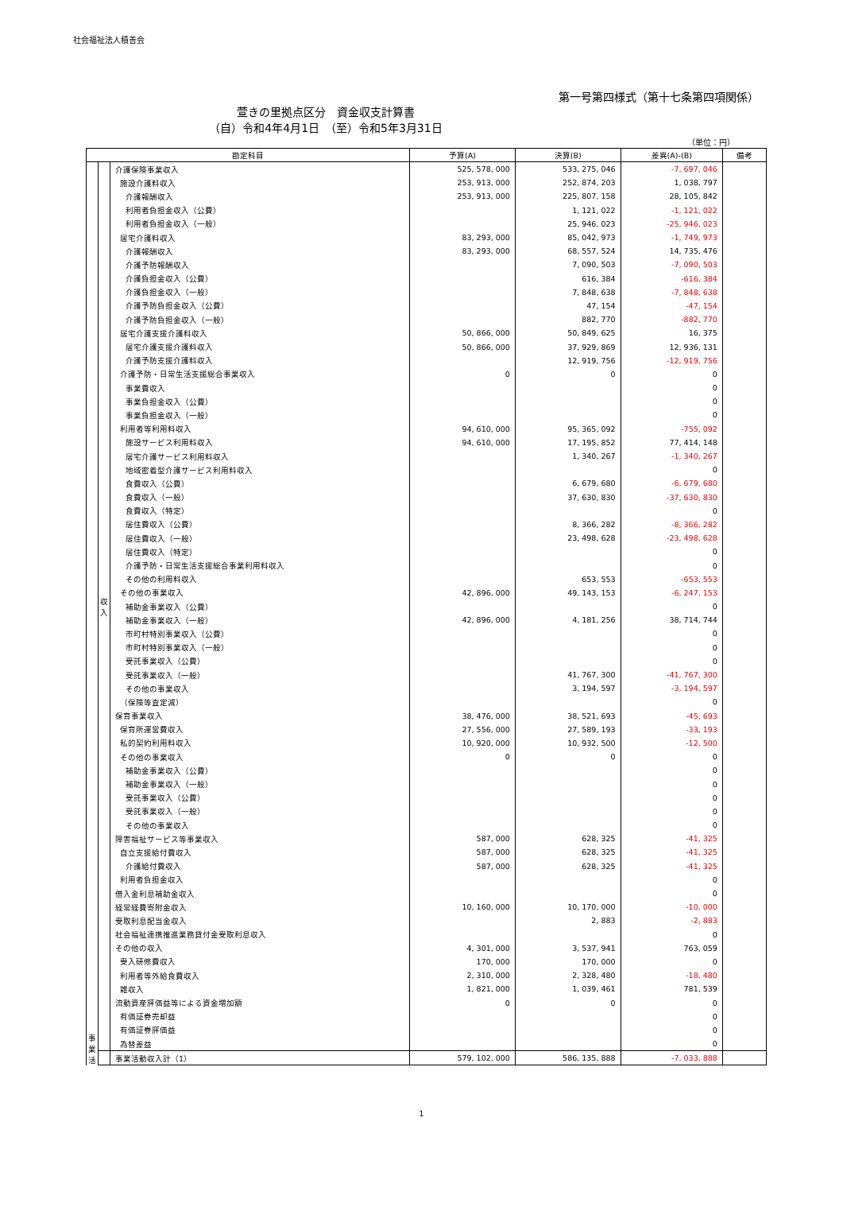社会福祉法人積善会
第一号第四様式（第十七条第四項関係）
萱きの里拠点区分　資金収支計算書
（自）令和4年4月1日　（至）令和5年3月31日
（単位：円）
| 勘定科目 | | | 予算(A) | 決算(B) | 差異(A)-(B) | 備考 |
| --- | --- | --- | --- | --- | --- | --- |
| 事 業 活 | 収 入 | 介護保険事業収入 | 525, 578, 000 | 533, 275, 046 | -7, 697, 046 | |
| | | 施設介護料収入 | 253, 913, 000 | 252, 874, 203 | 1, 038, 797 | |
| | | 介護報酬収入 | 253, 913, 000 | 225, 807, 158 | 28, 105, 842 | |
| | | 利用者負担金収入（公費） | | 1, 121, 022 | -1, 121, 022 | |
| | | 利用者負担金収入（一般） | | 25, 946, 023 | -25, 946, 023 | |
| | | 居宅介護料収入 | 83, 293, 000 | 85, 042, 973 | -1, 749, 973 | |
| | | 介護報酬収入 | 83, 293, 000 | 68, 557, 524 | 14, 735, 476 | |
| | | 介護予防報酬収入 | | 7, 090, 503 | -7, 090, 503 | |
| | | 介護負担金収入（公費） | | 616, 384 | -616, 384 | |
| | | 介護負担金収入（一般） | | 7, 848, 638 | -7, 848, 638 | |
| | | 介護予防負担金収入（公費） | | 47, 154 | -47, 154 | |
| | | 介護予防負担金収入（一般） | | 882, 770 | -882, 770 | |
| | | 居宅介護支援介護料収入 | 50, 866, 000 | 50, 849, 625 | 16, 375 | |
| | | 居宅介護支援介護料収入 | 50, 866, 000 | 37, 929, 869 | 12, 936, 131 | |
| | | 介護予防支援介護料収入 | | 12, 919, 756 | -12, 919, 756 | |
| | | 介護予防・日常生活支援総合事業収入 | 0 | 0 | 0 | |
| | | 事業費収入 | | | 0 | |
| | | 事業負担金収入（公費） | | | 0 | |
| | | 事業負担金収入（一般） | | | 0 | |
| | | 利用者等利用料収入 | 94, 610, 000 | 95, 365, 092 | -755, 092 | |
| | | 施設サービス利用料収入 | 94, 610, 000 | 17, 195, 852 | 77, 414, 148 | |
| | | 居宅介護サービス利用料収入 | | 1, 340, 267 | -1, 340, 267 | |
| | | 地域密着型介護サービス利用料収入 | | | 0 | |
| | | 食費収入（公費） | | 6, 679, 680 | -6, 679, 680 | |
| | | 食費収入（一般） | | 37, 630, 830 | -37, 630, 830 | |
| | | 食費収入（特定） | | | 0 | |
| | | 居住費収入（公費） | | 8, 366, 282 | -8, 366, 282 | |
| | | 居住費収入（一般） | | 23, 498, 628 | -23, 498, 628 | |
| | | 居住費収入（特定） | | | 0 | |
| | | 介護予防・日常生活支援総合事業利用料収入 | | | 0 | |
| | | その他の利用料収入 | | 653, 553 | -653, 553 | |
| | | その他の事業収入 | 42, 896, 000 | 49, 143, 153 | -6, 247, 153 | |
| | | 補助金事業収入（公費） | | | 0 | |
| | | 補助金事業収入（一般） | 42, 896, 000 | 4, 181, 256 | 38, 714, 744 | |
| | | 市町村特別事業収入（公費） | | | 0 | |
| | | 市町村特別事業収入（一般） | | | 0 | |
| | | 受託事業収入（公費） | | | 0 | |
| | | 受託事業収入（一般） | | 41, 767, 300 | -41, 767, 300 | |
| | | その他の事業収入 | | 3, 194, 597 | -3, 194, 597 | |
| | | （保険等査定減） | | | 0 | |
| | | 保育事業収入 | 38, 476, 000 | 38, 521, 693 | -45, 693 | |
| | | 保育所運営費収入 | 27, 556, 000 | 27, 589, 193 | -33, 193 | |
| | | 私的契約利用料収入 | 10, 920, 000 | 10, 932, 500 | -12, 500 | |
| | | その他の事業収入 | 0 | 0 | 0 | |
| | | 補助金事業収入（公費） | | | 0 | |
| | | 補助金事業収入（一般） | | | 0 | |
| | | 受託事業収入（公費） | | | 0 | |
| | | 受託事業収入（一般） | | | 0 | |
| | | その他の事業収入 | | | 0 | |
| | | 障害福祉サービス等事業収入 | 587, 000 | 628, 325 | -41, 325 | |
| | | 自立支援給付費収入 | 587, 000 | 628, 325 | -41, 325 | |
| | | 介護給付費収入 | 587, 000 | 628, 325 | -41, 325 | |
| | | 利用者負担金収入 | | | 0 | |
| | | 借入金利息補助金収入 | | | 0 | |
| | | 経常経費寄附金収入 | 10, 160, 000 | 10, 170, 000 | -10, 000 | |
| | | 受取利息配当金収入 | | 2, 883 | -2, 883 | |
| | | 社会福祉連携推進業務貸付金受取利息収入 | | | 0 | |
| | | その他の収入 | 4, 301, 000 | 3, 537, 941 | 763, 059 | |
| | | 受入研修費収入 | 170, 000 | 170, 000 | 0 | |
| | | 利用者等外給食費収入 | 2, 310, 000 | 2, 328, 480 | -18, 480 | |
| | | 雑収入 | 1, 821, 000 | 1, 039, 461 | 781, 539 | |
| | | 流動資産評価益等による資金増加額 | 0 | 0 | 0 | |
| | | 有価証券売却益 | | | 0 | |
| | | 有価証券評価益 | | | 0 | |
| | | 為替差益 | | | 0 | |
| | | 事業活動収入計（1） | 579, 102, 000 | 586, 135, 888 | -7, 033, 888 | |
1